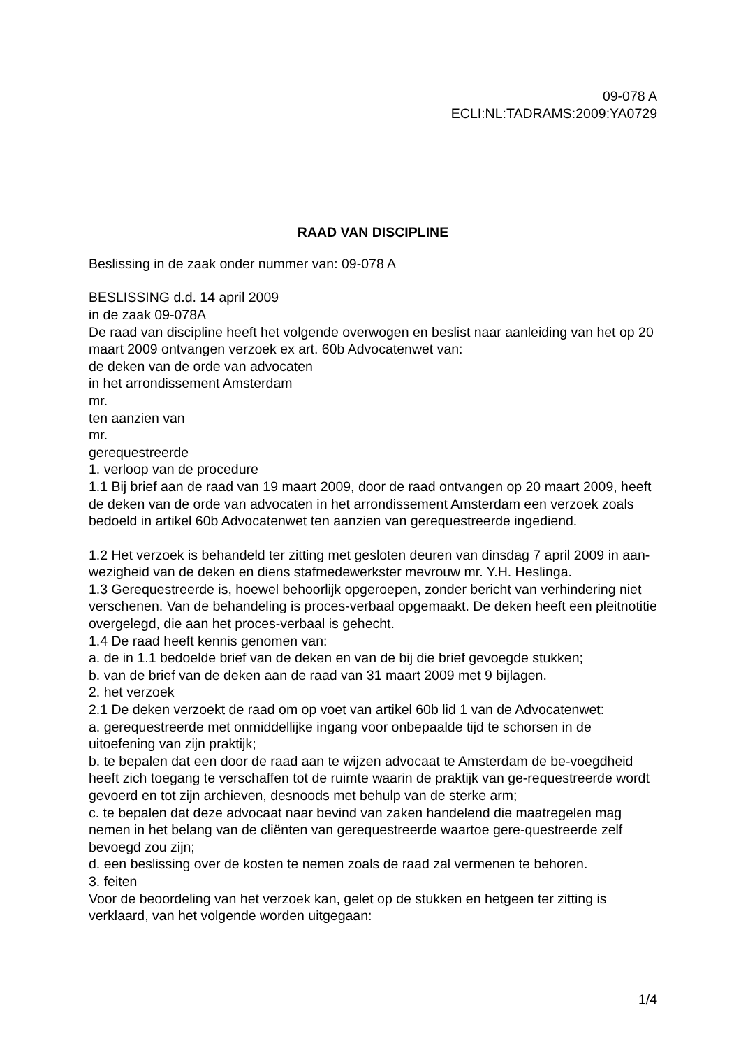09-078 A
ECLI:NL:TADRAMS:2009:YA0729
RAAD VAN DISCIPLINE
Beslissing in de zaak onder nummer van: 09-078 A
BESLISSING d.d. 14 april 2009
in de zaak 09-078A
De raad van discipline heeft het volgende overwogen en beslist naar aanleiding van het op 20 maart 2009 ontvangen verzoek ex art. 60b Advocatenwet van:
de deken van de orde van advocaten
in het arrondissement Amsterdam
mr.
ten aanzien van
mr.
gerequestreerde
1. verloop van de procedure
1.1 Bij brief aan de raad van 19 maart 2009, door de raad ontvangen op 20 maart 2009, heeft de deken van de orde van advocaten in het arrondissement Amsterdam een verzoek zoals bedoeld in artikel 60b Advocatenwet ten aanzien van gerequestreerde ingediend.
1.2 Het verzoek is behandeld ter zitting met gesloten deuren van dinsdag 7 april 2009 in aan-wezigheid van de deken en diens stafmedewerkster mevrouw mr. Y.H. Heslinga.
1.3 Gerequestreerde is, hoewel behoorlijk opgeroepen, zonder bericht van verhindering niet verschenen. Van de behandeling is proces-verbaal opgemaakt. De deken heeft een pleitnotitie overgelegd, die aan het proces-verbaal is gehecht.
1.4 De raad heeft kennis genomen van:
a. de in 1.1 bedoelde brief van de deken en van de bij die brief gevoegde stukken;
b. van de brief van de deken aan de raad van 31 maart 2009 met 9 bijlagen.
2. het verzoek
2.1 De deken verzoekt de raad om op voet van artikel 60b lid 1 van de Advocatenwet:
a. gerequestreerde met onmiddellijke ingang voor onbepaalde tijd te schorsen in de uitoefening van zijn praktijk;
b. te bepalen dat een door de raad aan te wijzen advocaat te Amsterdam de be-voegdheid heeft zich toegang te verschaffen tot de ruimte waarin de praktijk van ge-requestreerde wordt gevoerd en tot zijn archieven, desnoods met behulp van de sterke arm;
c. te bepalen dat deze advocaat naar bevind van zaken handelend die maatregelen mag nemen in het belang van de cliënten van gerequestreerde waartoe gere-questreerde zelf bevoegd zou zijn;
d. een beslissing over de kosten te nemen zoals de raad zal vermenen te behoren.
3. feiten
Voor de beoordeling van het verzoek kan, gelet op de stukken en hetgeen ter zitting is verklaard, van het volgende worden uitgegaan:
1/4